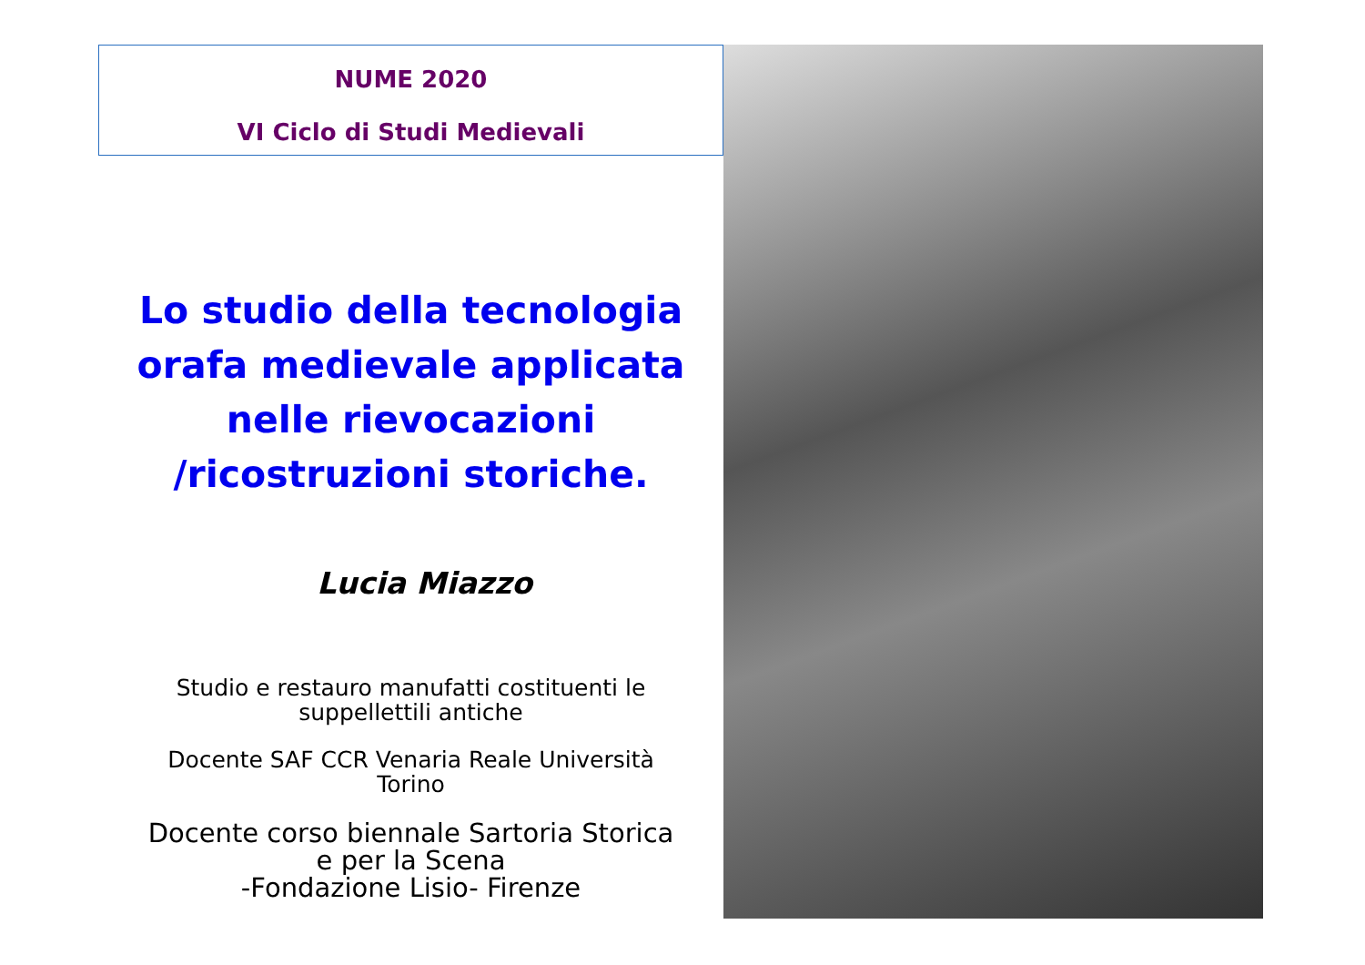NUME 2020
VI Ciclo di Studi Medievali
Lo studio della tecnologia orafa medievale applicata nelle rievocazioni /ricostruzioni storiche.
Lucia Miazzo
Studio e restauro manufatti costituenti le
suppellettili antiche
Docente SAF CCR Venaria Reale Università
Torino
Docente corso biennale Sartoria Storica
e per la Scena
-Fondazione Lisio- Firenze